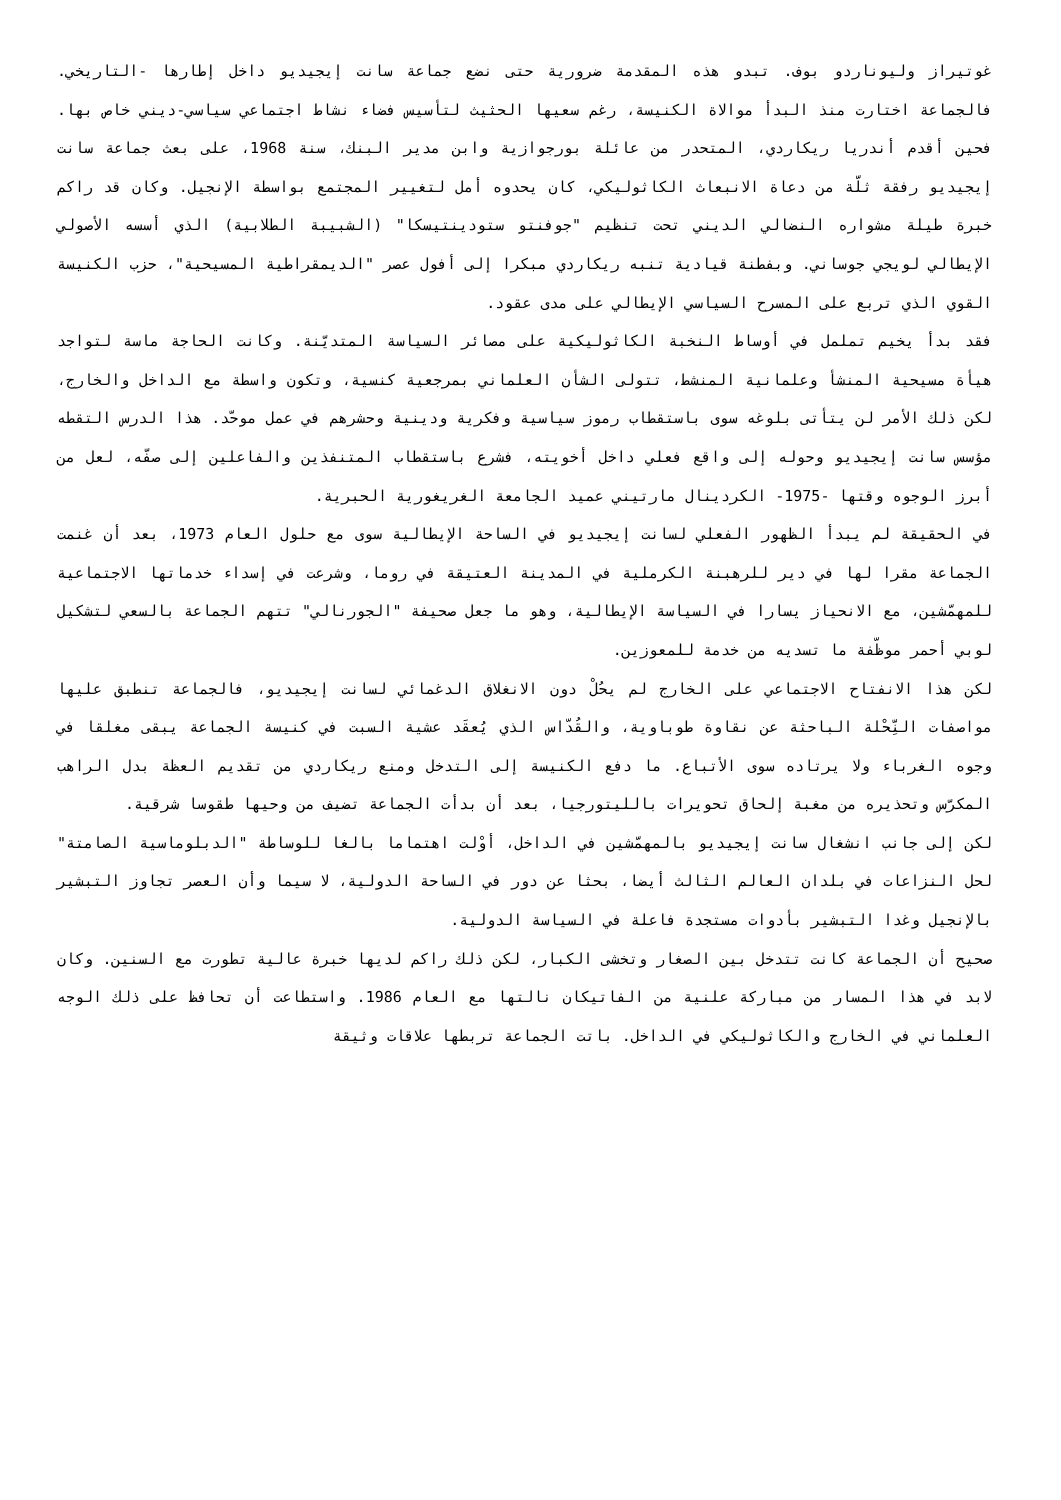غوتيراز وليوناردو بوف. تبدو هذه المقدمة ضرورية حتى نضع جماعة سانت إيجيديو داخل إطارها -التاريخي. فالجماعة اختارت منذ البدأ موالاة الكنيسة، رغم سعيها الحثيث لتأسيس فضاء نشاط اجتماعي سياسي-ديني خاص بها. فحين أقدم أندريا ريكاردي، المتحدر من عائلة بورجوازية وابن مدير البنك، سنة 1968، على بعث جماعة سانت إيجيديو رفقة ثلّة من دعاة الانبعاث الكاثوليكي، كان يحدوه أمل لتغيير المجتمع بواسطة الإنجيل. وكان قد راكم خبرة طيلة مشواره النضالي الديني تحت تنظيم "جوفنتو ستودينتيسكا" (الشبيبة الطلابية) الذي أسسه الأصولي الإيطالي لويجي جوساني. وبفطنة قيادية تنبه ريكاردي مبكرا إلى أفول عصر "الديمقراطية المسيحية"، حزب الكنيسة القوي الذي تربع على المسرح السياسي الإيطالي على مدى عقود.
فقد بدأ يخيم تململ في أوساط النخبة الكاثوليكية على مصائر السياسة المتديّنة. وكانت الحاجة ماسة لتواجد هيأة مسيحية المنشأ وعلمانية المنشط، تتولى الشأن العلماني بمرجعية كنسية، وتكون واسطة مع الداخل والخارج، لكن ذلك الأمر لن يتأتى بلوغه سوى باستقطاب رموز سياسية وفكرية ودينية وحشرهم في عمل موحّد. هذا الدرس التقطه مؤسس سانت إيجيديو وحوله إلى واقع فعلي داخل أخويته، فشرع باستقطاب المتنفذين والفاعلين إلى صفّه، لعل من أبرز الوجوه وقتها -1975- الكردينال مارتيني عميد الجامعة الغريغورية الحبرية.
في الحقيقة لم يبدأ الظهور الفعلي لسانت إيجيديو في الساحة الإيطالية سوى مع حلول العام 1973، بعد أن غنمت الجماعة مقرا لها في دير للرهبنة الكرملية في المدينة العتيقة في روما، وشرعت في إسداء خدماتها الاجتماعية للمهمّشين، مع الانحياز يسارا في السياسة الإيطالية، وهو ما جعل صحيفة "الجورنالي" تتهم الجماعة بالسعي لتشكيل لوبي أحمر موظّفة ما تسديه من خدمة للمعوزين.
لكن هذا الانفتاح الاجتماعي على الخارج لم يحُلْ دون الانغلاق الدغمائي لسانت إيجيديو، فالجماعة تنطبق عليها مواصفات النِّحْلة الباحثة عن نقاوة طوباوية، والقُدّاس الذي يُعقَد عشية السبت في كنيسة الجماعة يبقى مغلقا في وجوه الغرباء ولا يرتاده سوى الأتباع. ما دفع الكنيسة إلى التدخل ومنع ريكاردي من تقديم العظة بدل الراهب المكرّس وتحذيره من مغبة إلحاق تحويرات بالليتورجيا، بعد أن بدأت الجماعة تضيف من وحيها طقوسا شرقية.
لكن إلى جانب انشغال سانت إيجيديو بالمهمّشين في الداخل، أوْلت اهتماما بالغا للوساطة "الدبلوماسية الصامتة" لحل النزاعات في بلدان العالم الثالث أيضا، بحثا عن دور في الساحة الدولية، لا سيما وأن العصر تجاوز التبشير بالإنجيل وغدا التبشير بأدوات مستجدة فاعلة في السياسة الدولية.
صحيح أن الجماعة كانت تتدخل بين الصغار وتخشى الكبار، لكن ذلك راكم لديها خبرة عالية تطورت مع السنين. وكان لابد في هذا المسار من مباركة علنية من الفاتيكان نالتها مع العام 1986. واستطاعت أن تحافظ على ذلك الوجه العلماني في الخارج والكاثوليكي في الداخل. باتت الجماعة تربطها علاقات وثيقة